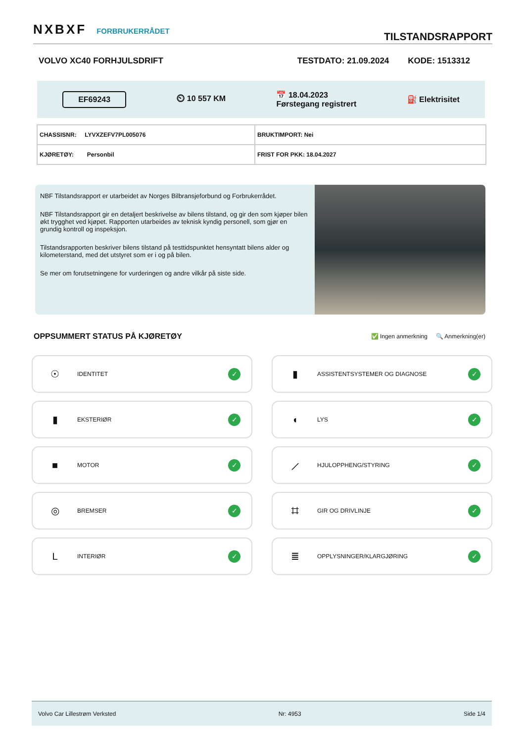NXBXF FORBRUKERRÅDET
TILSTANDSRAPPORT
VOLVO XC40 FORHJULSDRIFT TESTDATO: 21.09.2024 KODE: 1513312
EF69243 ⏲ 10 557 KM 📅 18.04.2023
Førstegang registrert ⛽ Elektrisitet
| CHASSISNR: LYVXZEFV7PL005076 | BRUKTIMPORT: Nei |
| KJØRETØY: Personbil | FRIST FOR PKK: 18.04.2027 |
NBF Tilstandsrapport er utarbeidet av Norges Bilbransjeforbund og Forbrukerrådet.
NBF Tilstandsrapport gir en detaljert beskrivelse av bilens tilstand, og gir den som kjøper bilen økt trygghet ved kjøpet. Rapporten utarbeides av teknisk kyndig personell, som gjør en grundig kontroll og inspeksjon.
Tilstandsrapporten beskriver bilens tilstand på testtidspunktet hensyntatt bilens alder og kilometerstand, med det utstyret som er i og på bilen.
Se mer om forutsetningene for vurderingen og andre vilkår på siste side.
OPPSUMMERT STATUS PÅ KJØRETØY
✅ Ingen anmerkning 🔍 Anmerkning(er)
☉ IDENTITET ✓
▮ ASSISTENTSYSTEMER OG DIAGNOSE ✓
▮ EKSTERIØR ✓
◖ LYS ✓
■ MOTOR ✓
⟋ HJULOPPHENG/STYRING ✓
◎ BREMSER ✓
⌗ GIR OG DRIVLINJE ✓
L INTERIØR ✓
≣ OPPLYSNINGER/KLARGJØRING ✓
Volvo Car Lillestrøm Verksted Nr: 4953 Side 1/4